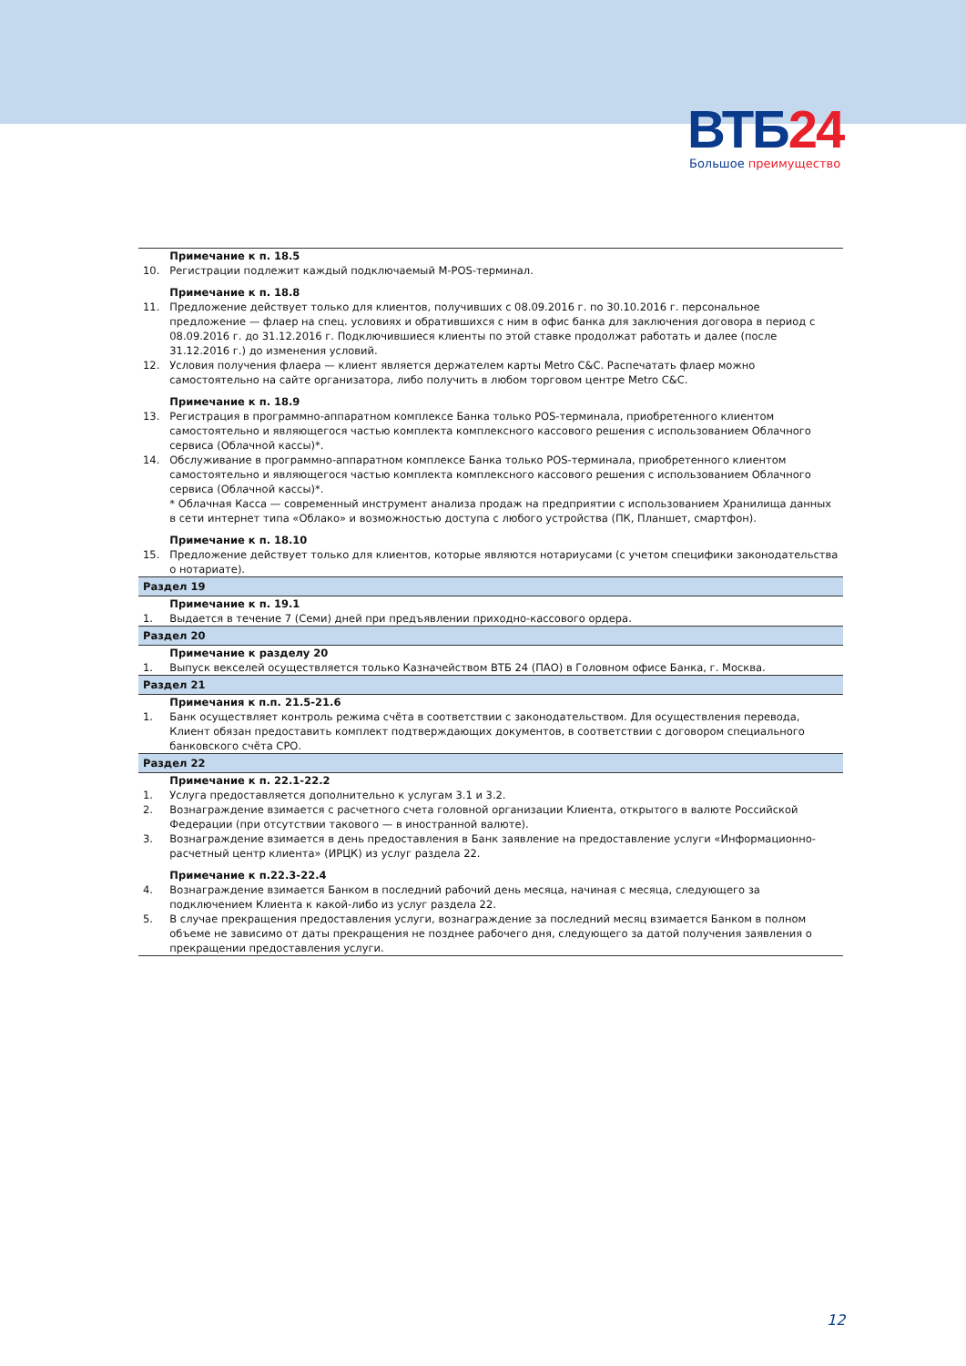ВТБ24
Большое преимущество
| | Примечание к п. 18.5 |
| 10. | Регистрации подлежит каждый подключаемый M-POS-терминал. |
| | Примечание к п. 18.8 |
| 11. | Предложение действует только для клиентов, получивших с 08.09.2016 г. по 30.10.2016 г. персональное предложение — флаер на спец. условиях и обратившихся с ним в офис банка для заключения договора в период с 08.09.2016 г. до 31.12.2016 г. Подключившиеся клиенты по этой ставке продолжат работать и далее (после 31.12.2016 г.) до изменения условий. |
| 12. | Условия получения флаера — клиент является держателем карты Metro C&C. Распечатать флаер можно самостоятельно на сайте организатора, либо получить в любом торговом центре Metro C&C. |
| | Примечание к п. 18.9 |
| 13. | Регистрация в программно-аппаратном комплексе Банка только POS-терминала, приобретенного клиентом самостоятельно и являющегося частью комплекта комплексного кассового решения с использованием Облачного сервиса (Облачной кассы)*. |
| 14. | Обслуживание в программно-аппаратном комплексе Банка только POS-терминала, приобретенного клиентом самостоятельно и являющегося частью комплекта комплексного кассового решения с использованием Облачного сервиса (Облачной кассы)*. * Облачная Касса — современный инструмент анализа продаж на предприятии с использованием Хранилища данных в сети интернет типа «Облако» и возможностью доступа с любого устройства (ПК, Планшет, смартфон). |
| | Примечание к п. 18.10 |
| 15. | Предложение действует только для клиентов, которые являются нотариусами (с учетом специфики законодательства о нотариате). |
| Раздел 19 | |
| | Примечание к п. 19.1 |
| 1. | Выдается в течение 7 (Семи) дней при предъявлении приходно-кассового ордера. |
| Раздел 20 | |
| | Примечание к разделу 20 |
| 1. | Выпуск векселей осуществляется только Казначейством ВТБ 24 (ПАО) в Головном офисе Банка, г. Москва. |
| Раздел 21 | |
| | Примечания к п.п. 21.5-21.6 |
| 1. | Банк осуществляет контроль режима счёта в соответствии с законодательством. Для осуществления перевода, Клиент обязан предоставить комплект подтверждающих документов, в соответствии с договором специального банковского счёта СРО. |
| Раздел 22 | |
| | Примечание к п. 22.1-22.2 |
| 1. | Услуга предоставляется дополнительно к услугам 3.1 и 3.2. |
| 2. | Вознаграждение взимается с расчетного счета головной организации Клиента, открытого в валюте Российской Федерации (при отсутствии такового — в иностранной валюте). |
| 3. | Вознаграждение взимается в день предоставления в Банк заявление на предоставление услуги «Информационно-расчетный центр клиента» (ИРЦК) из услуг раздела 22. |
| | Примечание к п.22.3-22.4 |
| 4. | Вознаграждение взимается Банком в последний рабочий день месяца, начиная с месяца, следующего за подключением Клиента к какой-либо из услуг раздела 22. |
| 5. | В случае прекращения предоставления услуги, вознаграждение за последний месяц взимается Банком в полном объеме не зависимо от даты прекращения не позднее рабочего дня, следующего за датой получения заявления о прекращении предоставления услуги. |
12